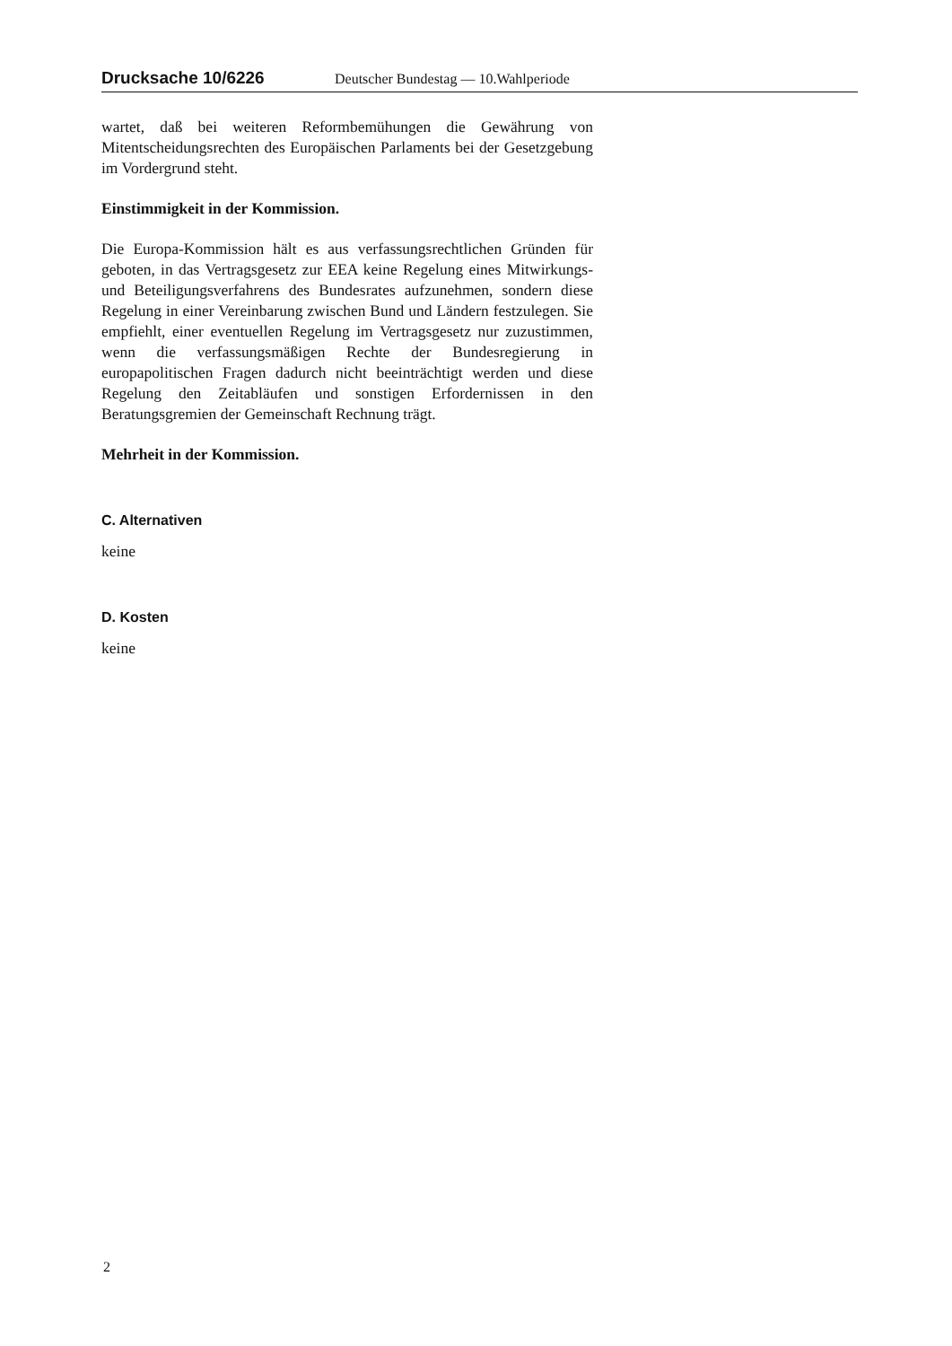Drucksache 10/6226 Deutscher Bundestag — 10.Wahlperiode
wartet, daß bei weiteren Reformbemühungen die Gewährung von Mitentscheidungsrechten des Europäischen Parlaments bei der Gesetzgebung im Vordergrund steht.
Einstimmigkeit in der Kommission.
Die Europa-Kommission hält es aus verfassungsrechtlichen Gründen für geboten, in das Vertragsgesetz zur EEA keine Regelung eines Mitwirkungs- und Beteiligungsverfahrens des Bundesrates aufzunehmen, sondern diese Regelung in einer Vereinbarung zwischen Bund und Ländern festzulegen. Sie empfiehlt, einer eventuellen Regelung im Vertragsgesetz nur zuzustimmen, wenn die verfassungsmäßigen Rechte der Bundesregierung in europapolitischen Fragen dadurch nicht beeinträchtigt werden und diese Regelung den Zeitabläufen und sonstigen Erfordernissen in den Beratungsgremien der Gemeinschaft Rechnung trägt.
Mehrheit in der Kommission.
C. Alternativen
keine
D. Kosten
keine
2